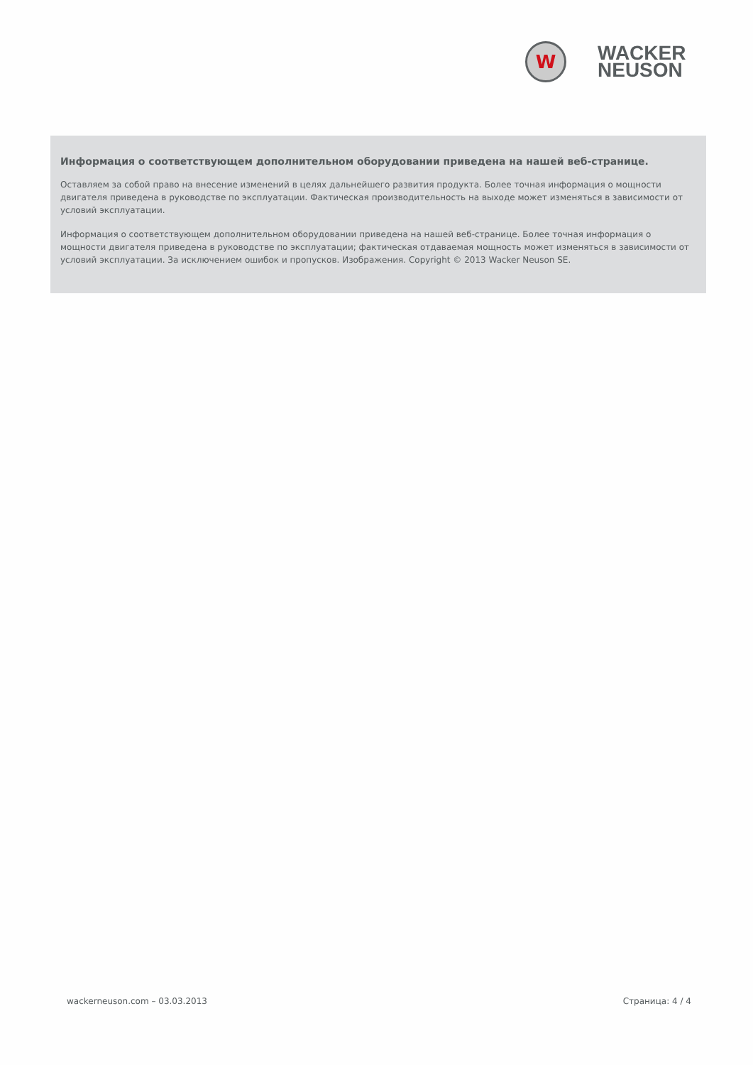W
WACKER
NEUSON
Информация о соответствующем дополнительном оборудовании приведена на нашей веб-странице.
Оставляем за собой право на внесение изменений в целях дальнейшего развития продукта. Более точная информация о мощности двигателя приведена в руководстве по эксплуатации. Фактическая производительность на выходе может изменяться в зависимости от условий эксплуатации.
Информация о соответствующем дополнительном оборудовании приведена на нашей веб-странице. Более точная информация о мощности двигателя приведена в руководстве по эксплуатации; фактическая отдаваемая мощность может изменяться в зависимости от условий эксплуатации. За исключением ошибок и пропусков. Изображения. Copyright © 2013 Wacker Neuson SE.
wackerneuson.com – 03.03.2013 Страница: 4 / 4